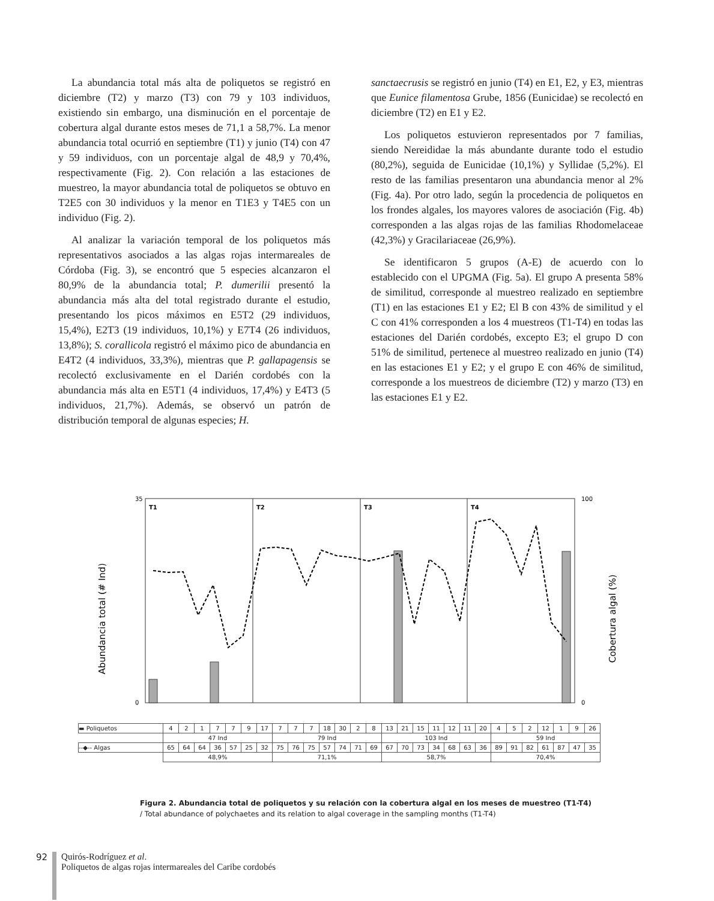La abundancia total más alta de poliquetos se registró en diciembre (T2) y marzo (T3) con 79 y 103 individuos, existiendo sin embargo, una disminución en el porcentaje de cobertura algal durante estos meses de 71,1 a 58,7%. La menor abundancia total ocurrió en septiembre (T1) y junio (T4) con 47 y 59 individuos, con un porcentaje algal de 48,9 y 70,4%, respectivamente (Fig. 2). Con relación a las estaciones de muestreo, la mayor abundancia total de poliquetos se obtuvo en T2E5 con 30 individuos y la menor en T1E3 y T4E5 con un individuo (Fig. 2).
Al analizar la variación temporal de los poliquetos más representativos asociados a las algas rojas intermareales de Córdoba (Fig. 3), se encontró que 5 especies alcanzaron el 80,9% de la abundancia total; P. dumerilii presentó la abundancia más alta del total registrado durante el estudio, presentando los picos máximos en E5T2 (29 individuos, 15,4%), E2T3 (19 individuos, 10,1%) y E7T4 (26 individuos, 13,8%); S. corallicola registró el máximo pico de abundancia en E4T2 (4 individuos, 33,3%), mientras que P. gallapagensis se recolectó exclusivamente en el Darién cordobés con la abundancia más alta en E5T1 (4 individuos, 17,4%) y E4T3 (5 individuos, 21,7%). Además, se observó un patrón de distribución temporal de algunas especies; H.
sanctaecrusis se registró en junio (T4) en E1, E2, y E3, mientras que Eunice filamentosa Grube, 1856 (Eunicidae) se recolectó en diciembre (T2) en E1 y E2.
Los poliquetos estuvieron representados por 7 familias, siendo Nereididae la más abundante durante todo el estudio (80,2%), seguida de Eunicidae (10,1%) y Syllidae (5,2%). El resto de las familias presentaron una abundancia menor al 2% (Fig. 4a). Por otro lado, según la procedencia de poliquetos en los frondes algales, los mayores valores de asociación (Fig. 4b) corresponden a las algas rojas de las familias Rhodomelaceae (42,3%) y Gracilariaceae (26,9%).
Se identificaron 5 grupos (A-E) de acuerdo con lo establecido con el UPGMA (Fig. 5a). El grupo A presenta 58% de similitud, corresponde al muestreo realizado en septiembre (T1) en las estaciones E1 y E2; El B con 43% de similitud y el C con 41% corresponden a los 4 muestreos (T1-T4) en todas las estaciones del Darién cordobés, excepto E3; el grupo D con 51% de similitud, pertenece al muestreo realizado en junio (T4) en las estaciones E1 y E2; y el grupo E con 46% de similitud, corresponde a los muestreos de diciembre (T2) y marzo (T3) en las estaciones E1 y E2.
Abundancia total (# Ind)
Cobertura algal (%)
T1
T2
T3
T4
35
0
100
0
| ▬ Poliquetos | 4 | 2 | 1 | 7 | 7 | 9 | 17 | 7 | 7 | 7 | 18 | 30 | 2 | 8 | 13 | 21 | 15 | 11 | 12 | 11 | 20 | 4 | 5 | 2 | 12 | 1 | 9 | 26 |
| | 47 Ind | | | | | | | 79 Ind | | | | | | | 103 Ind | | | | | | | 59 Ind | | | | | | |
| --◆-- Algas | 65 | 64 | 64 | 36 | 57 | 25 | 32 | 75 | 76 | 75 | 57 | 74 | 71 | 69 | 67 | 70 | 73 | 34 | 68 | 63 | 36 | 89 | 91 | 82 | 61 | 87 | 47 | 35 |
| | 48,9% | | | | | | | 71,1% | | | | | | | 58,7% | | | | | | | 70,4% | | | | | | |
Figura 2. Abundancia total de poliquetos y su relación con la cobertura algal en los meses de muestreo (T1-T4)
/ Total abundance of polychaetes and its relation to algal coverage in the sampling months (T1-T4)
92 Quirós-Rodríguez et al.
Poliquetos de algas rojas intermareales del Caribe cordobés